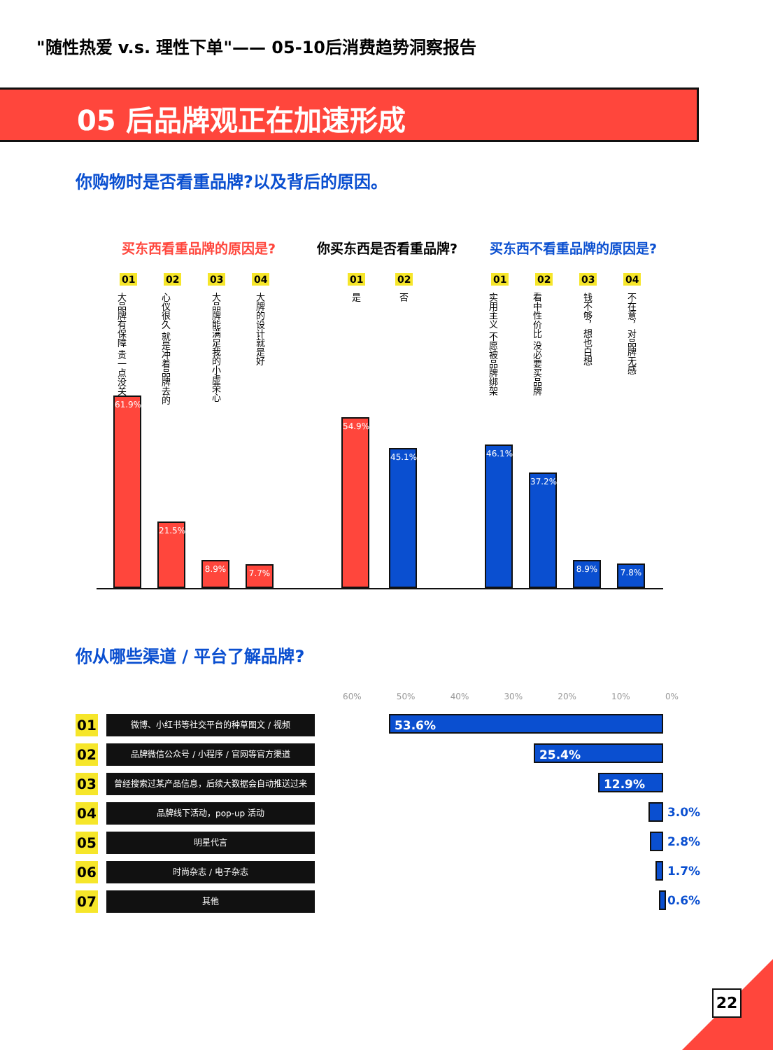"随性热爱 v.s. 理性下单"—— 05-10后消费趋势洞察报告
05 后品牌观正在加速形成
你购物时是否看重品牌?以及背后的原因。
买东西看重品牌的原因是? 你买东西是否看重品牌? 买东西不看重品牌的原因是?
01
大品牌有保障 贵一点没关系
02
心仪很久 就是冲着品牌去的
03
大品牌能满足我的小虚荣心
04
大牌的设计就是好
01
是
02
否
01
实用主义 不愿被品牌绑架
02
看中性价比 没必要买品牌
03
钱不够，想也白想
04
不在意，对品牌无感
61.9% 21.5% 8.9% 7.7% 54.9% 45.1% 46.1% 37.2% 8.9% 7.8%
你从哪些渠道 / 平台了解品牌?
60% 50% 40% 30% 20% 10% 0%
01
微博、小红书等社交平台的种草图文 / 视频
53.6%
02
品牌微信公众号 / 小程序 / 官网等官方渠道
25.4%
03
曾经搜索过某产品信息，后续大数据会自动推送过来
12.9%
04
品牌线下活动，pop-up 活动
3.0%
05
明星代言
2.8%
06
时尚杂志 / 电子杂志
1.7%
07
其他
0.6%
22